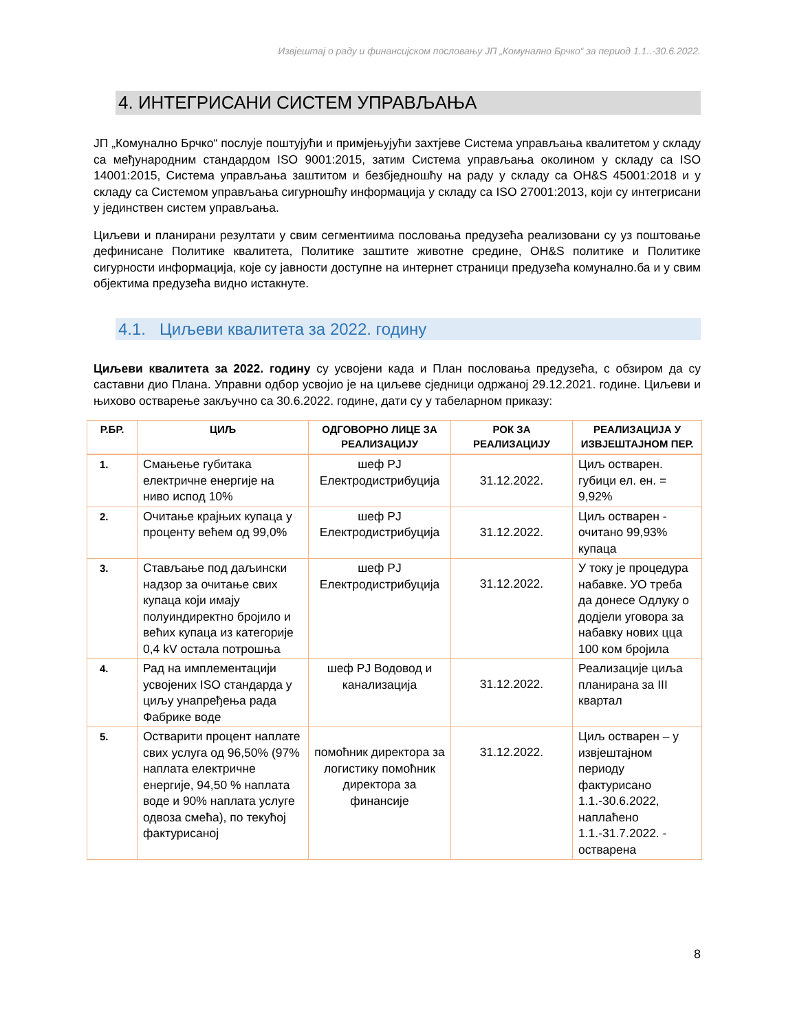Извјештај о раду и финансијском пословању ЈП „Комунално Брчко“ за период 1.1..-30.6.2022.
4. ИНТЕГРИСАНИ СИСТЕМ УПРАВЉАЊА
ЈП „Комунално Брчко“ послује поштујући и примјењујући захтјеве Система управљања квалитетом у складу са међународним стандардом ISO 9001:2015, затим Система управљања околином у складу са ISO 14001:2015, Система управљања заштитом и безбједношћу на раду у складу са OH&S 45001:2018 и у складу са Системом управљања сигурношћу информација у складу са ISO 27001:2013, који су интегрисани у јединствен систем управљања.
Циљеви и планирани резултати у свим сегментиима пословања предузећа реализовани су уз поштовање дефинисане Политике квалитета, Политике заштите животне средине, OH&S политике и Политике сигурности информација, које су јавности доступне на интернет страници предузећа комунално.ба и у свим објектима предузећа видно истакнуте.
4.1. Циљеви квалитета за 2022. годину
Циљеви квалитета за 2022. годину су усвојени када и План пословања предузећа, с обзиром да су саставни дио Плана. Управни одбор усвојио је на циљеве сједници одржаној 29.12.2021. године. Циљеви и њихово остварење закључно са 30.6.2022. године, дати су у табеларном приказу:
| Р.БР. | ЦИЉ | ОДГОВОРНО ЛИЦЕ ЗА РЕАЛИЗАЦИЈУ | РОК ЗА РЕАЛИЗАЦИЈУ | РЕАЛИЗАЦИЈА У ИЗВЈЕШТАЈНОМ ПЕР. |
| --- | --- | --- | --- | --- |
| 1. | Смањење губитака електричне енергије на ниво испод 10% | шеф РЈ Електродистрибуција | 31.12.2022. | Циљ остварен. губици ел. ен. = 9,92% |
| 2. | Очитање крајњих купаца у проценту већем од 99,0% | шеф РЈ Електродистрибуција | 31.12.2022. | Циљ остварен - очитано 99,93% купаца |
| 3. | Стављање под даљински надзор за очитање свих купаца који имају полуиндиректно бројило и већих купаца из категорије 0,4 kV остала потрошња | шеф РЈ Електродистрибуција | 31.12.2022. | У току је процедура набавке. УО треба да донесе Одлуку о додјели уговора за набавку нових цца 100 ком бројила |
| 4. | Рад на имплементацији усвојених ISO стандарда у циљу унапређења рада Фабрике воде | шеф РЈ Водовод и канализација | 31.12.2022. | Реализације циља планирана за III квартал |
| 5. | Остварити процент наплате свих услуга од 96,50% (97% наплата електричне енергије, 94,50 % наплата воде и 90% наплата услуге одвоза смећа), по текућој фактурисаној | помоћник директора за логистику помоћник директора за финансије | 31.12.2022. | Циљ остварен – у извјештајном периоду фактурисано 1.1.-30.6.2022, наплаћено 1.1.-31.7.2022. - остварена |
8